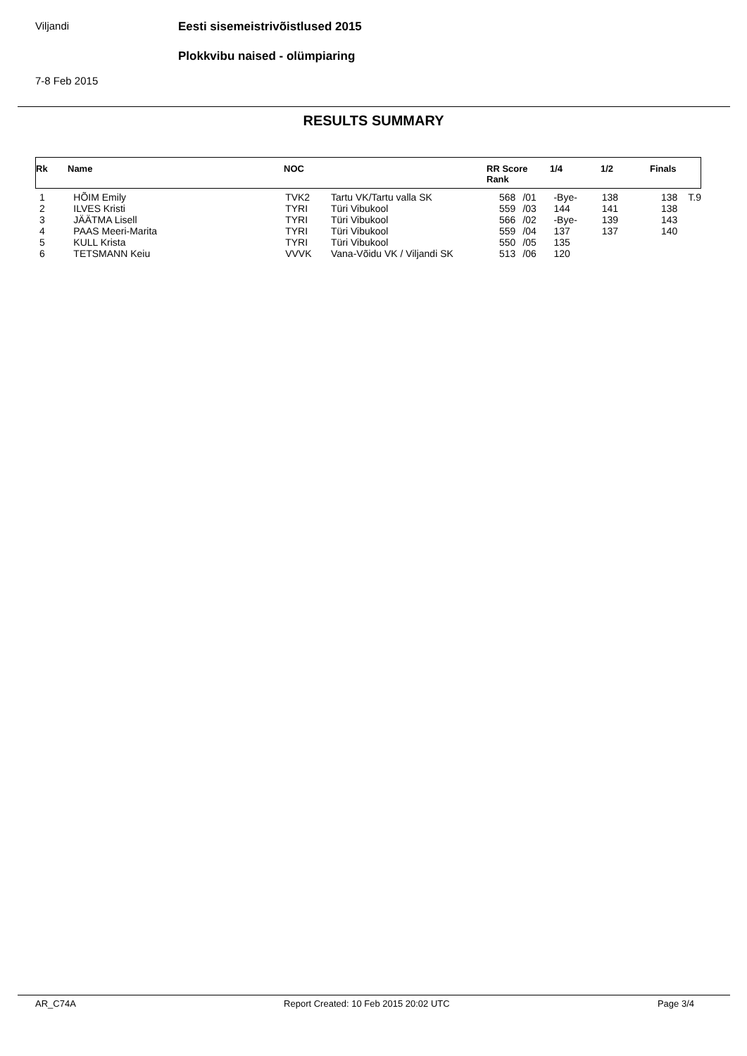Viljandi Eesti sisemeistrivõistlused 2015
Plokkvibu naised - olümpiaring
7-8 Feb 2015
RESULTS SUMMARY
| Rk | Name | NOC | RR Score Rank | 1/4 | 1/2 | Finals |
| --- | --- | --- | --- | --- | --- | --- |
| 1 | HÕIM Emily | TVK2 | Tartu VK/Tartu valla SK | 568 | /01 | -Bye- | 138 | 138 | T.9 |
| 2 | ILVES Kristi | TYRI | Türi Vibukool | 559 | /03 | 144 | 141 | 138 | |
| 3 | JÄÄTMA Lisell | TYRI | Türi Vibukool | 566 | /02 | -Bye- | 139 | 143 | |
| 4 | PAAS Meeri-Marita | TYRI | Türi Vibukool | 559 | /04 | 137 | 137 | 140 | |
| 5 | KULL Krista | TYRI | Türi Vibukool | 550 | /05 | 135 | | | |
| 6 | TETSMANN Keiu | VVVK | Vana-Võidu VK / Viljandi SK | 513 | /06 | 120 | | | |
AR_C74A Report Created: 10 Feb 2015 20:02 UTC Page 3/4